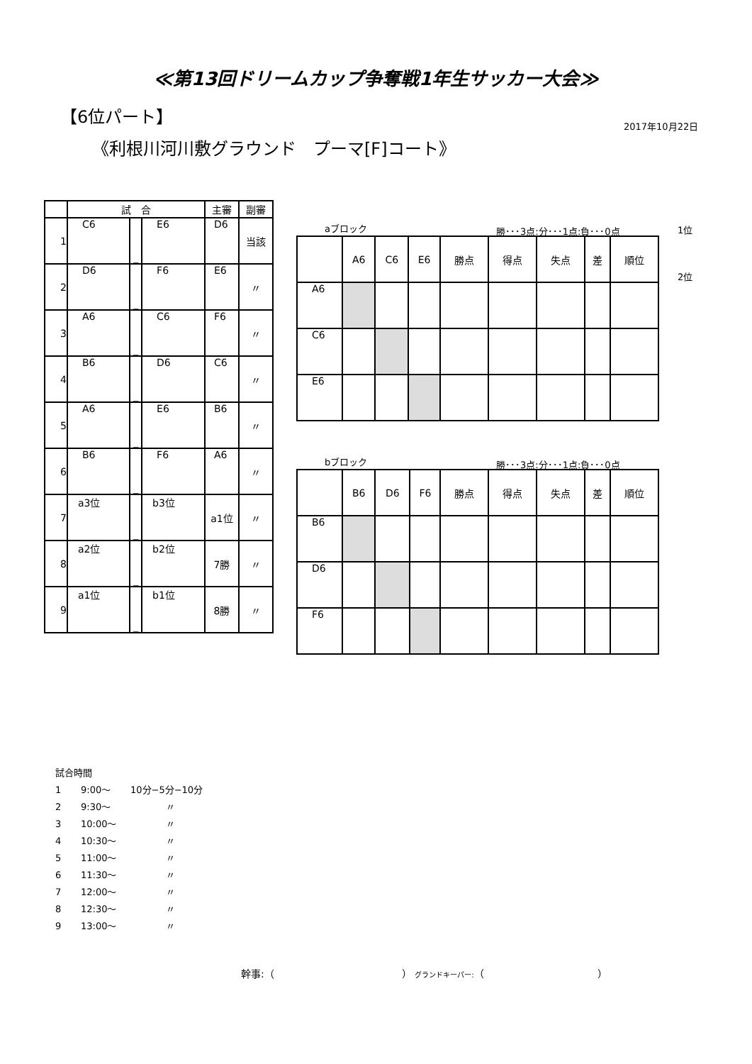≪第13回ドリームカップ争奪戦1年生サッカー大会≫
【6位パート】
2017年10月22日
《利根川河川敷グラウンド　プーマ[F]コート》
| | 試 合 | | | 主審 | 副審 |
| --- | --- | --- | --- | --- | --- |
| 1 | C6 | _ | E6 | D6 | 当該 |
| 2 | D6 | _ | F6 | E6 | 〃 |
| 3 | A6 | _ | C6 | F6 | 〃 |
| 4 | B6 | _ | D6 | C6 | 〃 |
| 5 | A6 | _ | E6 | B6 | 〃 |
| 6 | B6 | _ | F6 | A6 | 〃 |
| 7 | a3位 | _ | b3位 | a1位 | 〃 |
| 8 | a2位 | _ | b2位 | 7勝 | 〃 |
| 9 | a1位 | _ | b1位 | 8勝 | 〃 |
aブロック 勝･･･3点:分･･･1点:負･･･0点 1位
2位
| | A6 | C6 | E6 | 勝点 | 得点 | 失点 | 差 | 順位 |
| --- | --- | --- | --- | --- | --- | --- | --- | --- |
| A6 | | | | | | | | |
| C6 | | | | | | | | |
| E6 | | | | | | | | |
bブロック 勝･･･3点:分･･･1点:負･･･0点
| | B6 | D6 | F6 | 勝点 | 得点 | 失点 | 差 | 順位 |
| --- | --- | --- | --- | --- | --- | --- | --- | --- |
| B6 | | | | | | | | |
| D6 | | | | | | | | |
| F6 | | | | | | | | |
試合時間
1 9:00～ 10分−5分−10分
2 9:30～ 〃
3 10:00～ 〃
4 10:30～ 〃
5 11:00～ 〃
6 11:30～ 〃
7 12:00～ 〃
8 12:30～ 〃
9 13:00～ 〃
幹事:（ ） グランドキーパー:（ ）